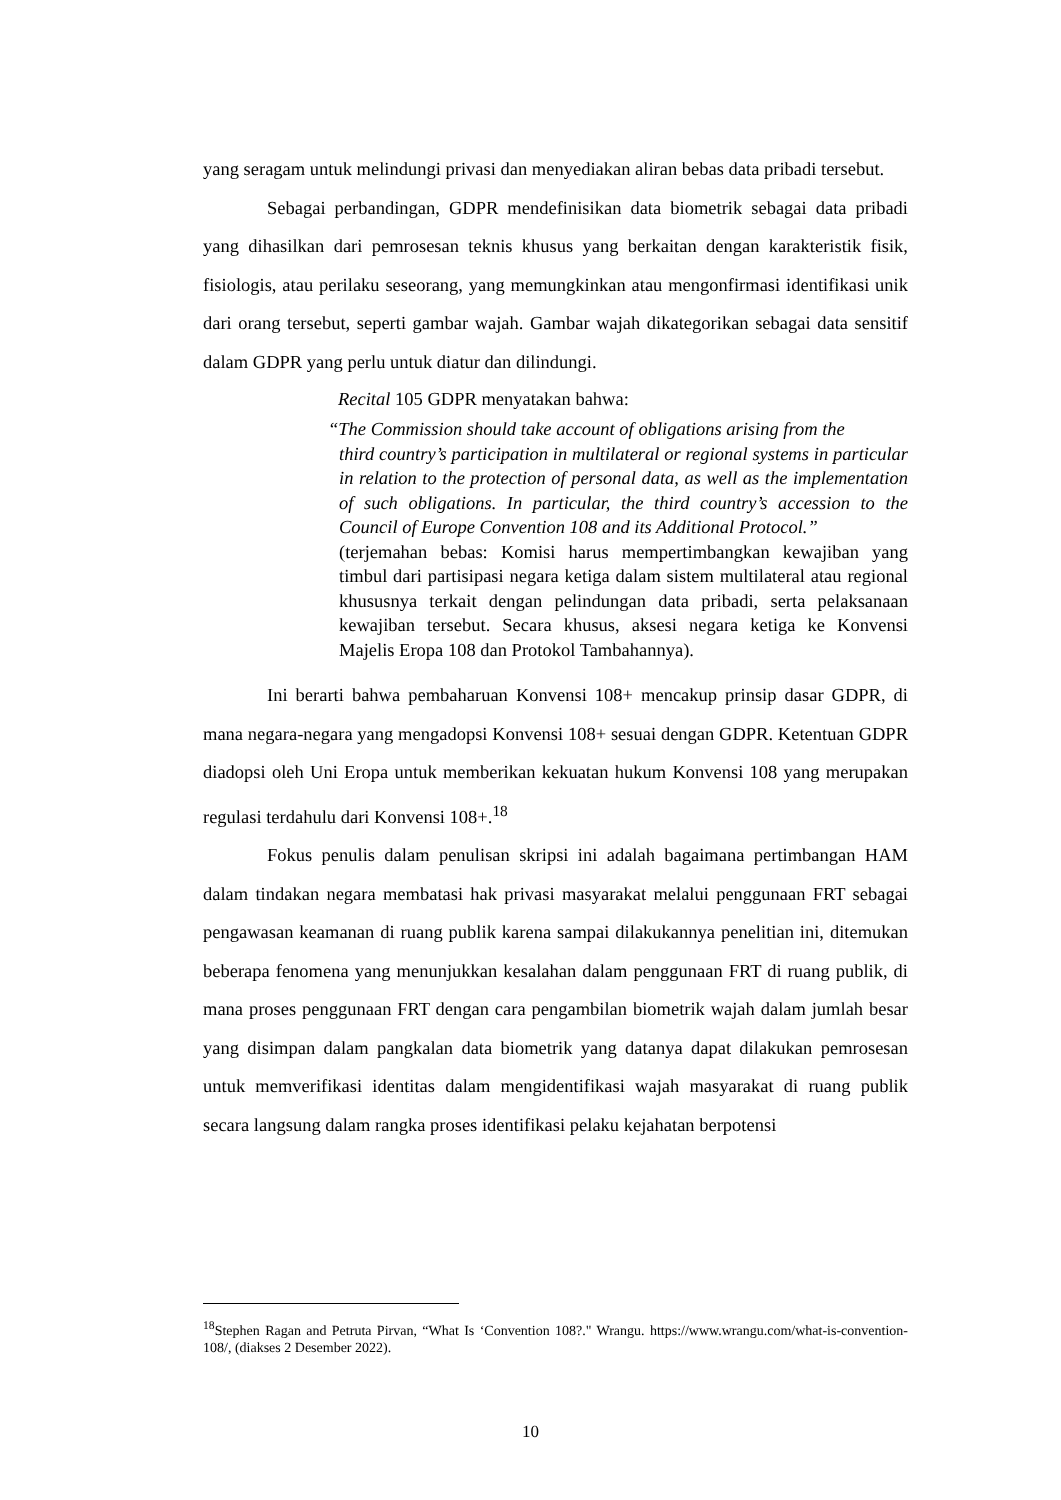yang seragam untuk melindungi privasi dan menyediakan aliran bebas data pribadi tersebut.
Sebagai perbandingan, GDPR mendefinisikan data biometrik sebagai data pribadi yang dihasilkan dari pemrosesan teknis khusus yang berkaitan dengan karakteristik fisik, fisiologis, atau perilaku seseorang, yang memungkinkan atau mengonfirmasi identifikasi unik dari orang tersebut, seperti gambar wajah. Gambar wajah dikategorikan sebagai data sensitif dalam GDPR yang perlu untuk diatur dan dilindungi.
Recital 105 GDPR menyatakan bahwa:
“The Commission should take account of obligations arising from the
third country’s participation in multilateral or regional systems in particular in relation to the protection of personal data, as well as the implementation of such obligations. In particular, the third country’s accession to the Council of Europe Convention 108 and its Additional Protocol.”
(terjemahan bebas: Komisi harus mempertimbangkan kewajiban yang timbul dari partisipasi negara ketiga dalam sistem multilateral atau regional khususnya terkait dengan pelindungan data pribadi, serta pelaksanaan kewajiban tersebut. Secara khusus, aksesi negara ketiga ke Konvensi Majelis Eropa 108 dan Protokol Tambahannya).
Ini berarti bahwa pembaharuan Konvensi 108+ mencakup prinsip dasar GDPR, di mana negara-negara yang mengadopsi Konvensi 108+ sesuai dengan GDPR. Ketentuan GDPR diadopsi oleh Uni Eropa untuk memberikan kekuatan hukum Konvensi 108 yang merupakan regulasi terdahulu dari Konvensi 108+.<sup>18</sup>
Fokus penulis dalam penulisan skripsi ini adalah bagaimana pertimbangan HAM dalam tindakan negara membatasi hak privasi masyarakat melalui penggunaan FRT sebagai pengawasan keamanan di ruang publik karena sampai dilakukannya penelitian ini, ditemukan beberapa fenomena yang menunjukkan kesalahan dalam penggunaan FRT di ruang publik, di mana proses penggunaan FRT dengan cara pengambilan biometrik wajah dalam jumlah besar yang disimpan dalam pangkalan data biometrik yang datanya dapat dilakukan pemrosesan untuk memverifikasi identitas dalam mengidentifikasi wajah masyarakat di ruang publik secara langsung dalam rangka proses identifikasi pelaku kejahatan berpotensi
<sup>18</sup> Stephen Ragan and Petruta Pirvan, “What Is ‘Convention 108?." Wrangu. https://www.wrangu.com/what-is-convention-108/, (diakses 2 Desember 2022).
10